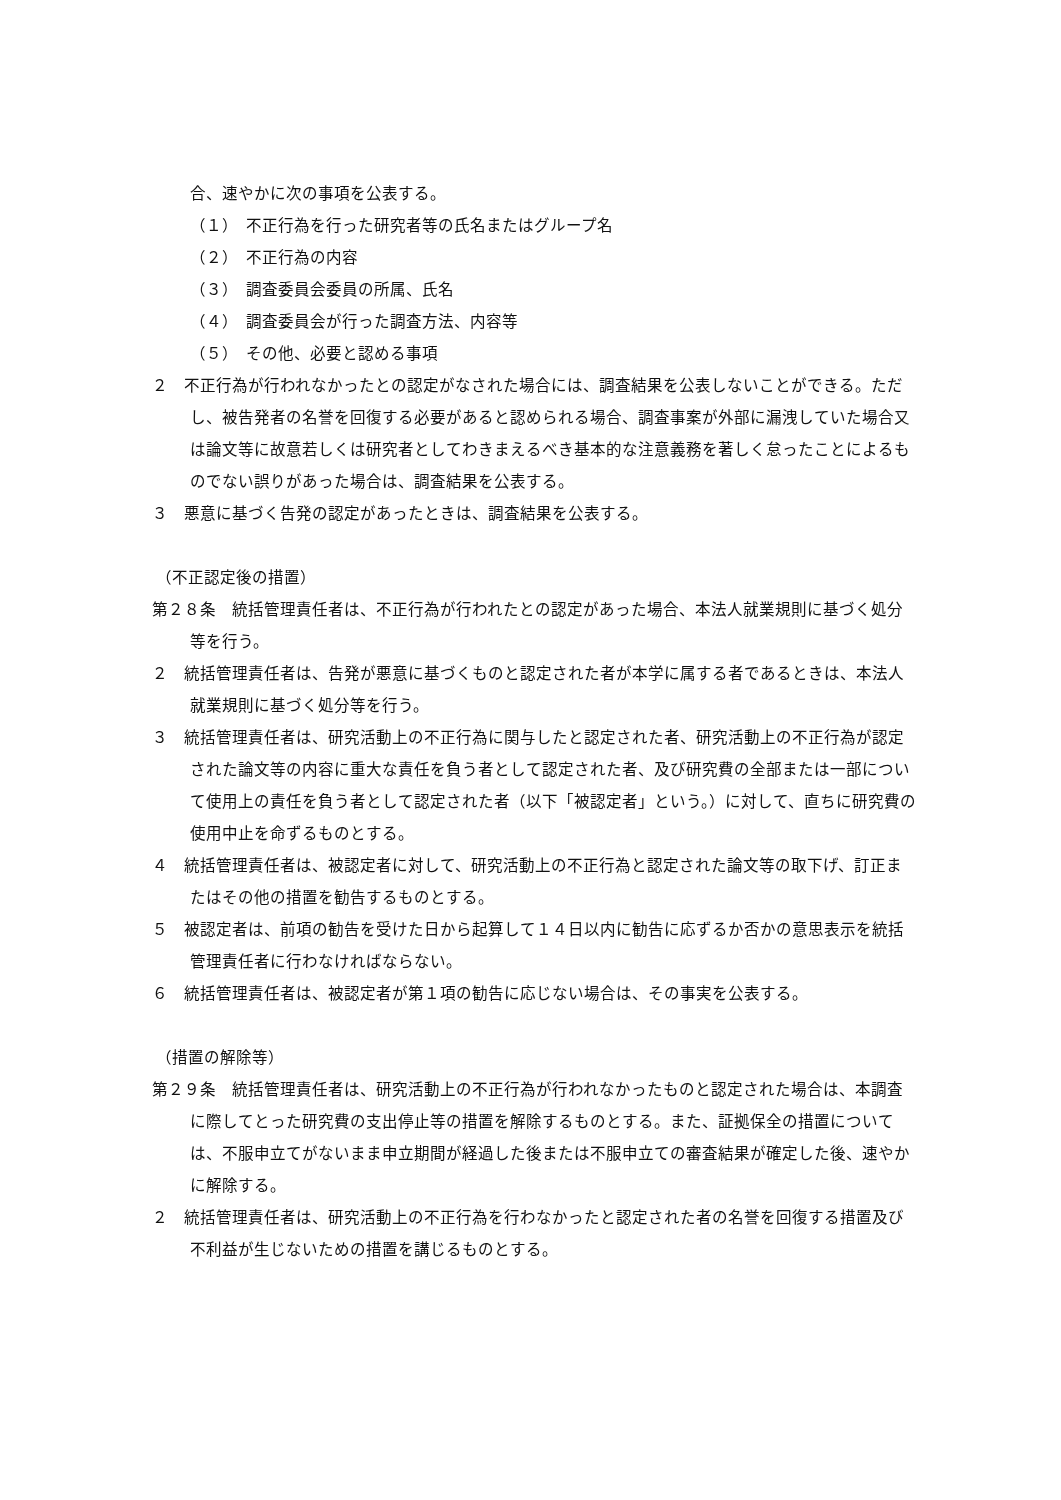合、速やかに次の事項を公表する。
（１）　不正行為を行った研究者等の氏名またはグループ名
（２）　不正行為の内容
（３）　調査委員会委員の所属、氏名
（４）　調査委員会が行った調査方法、内容等
（５）　その他、必要と認める事項
２　不正行為が行われなかったとの認定がなされた場合には、調査結果を公表しないことができる。ただし、被告発者の名誉を回復する必要があると認められる場合、調査事案が外部に漏洩していた場合又は論文等に故意若しくは研究者としてわきまえるべき基本的な注意義務を著しく怠ったことによるものでない誤りがあった場合は、調査結果を公表する。
３　悪意に基づく告発の認定があったときは、調査結果を公表する。
（不正認定後の措置）
第２８条　統括管理責任者は、不正行為が行われたとの認定があった場合、本法人就業規則に基づく処分等を行う。
２　統括管理責任者は、告発が悪意に基づくものと認定された者が本学に属する者であるときは、本法人就業規則に基づく処分等を行う。
３　統括管理責任者は、研究活動上の不正行為に関与したと認定された者、研究活動上の不正行為が認定された論文等の内容に重大な責任を負う者として認定された者、及び研究費の全部または一部について使用上の責任を負う者として認定された者（以下「被認定者」という。）に対して、直ちに研究費の使用中止を命ずるものとする。
４　統括管理責任者は、被認定者に対して、研究活動上の不正行為と認定された論文等の取下げ、訂正またはその他の措置を勧告するものとする。
５　被認定者は、前項の勧告を受けた日から起算して１４日以内に勧告に応ずるか否かの意思表示を統括管理責任者に行わなければならない。
６　統括管理責任者は、被認定者が第１項の勧告に応じない場合は、その事実を公表する。
（措置の解除等）
第２９条　統括管理責任者は、研究活動上の不正行為が行われなかったものと認定された場合は、本調査に際してとった研究費の支出停止等の措置を解除するものとする。また、証拠保全の措置については、不服申立てがないまま申立期間が経過した後または不服申立ての審査結果が確定した後、速やかに解除する。
２　統括管理責任者は、研究活動上の不正行為を行わなかったと認定された者の名誉を回復する措置及び不利益が生じないための措置を講じるものとする。